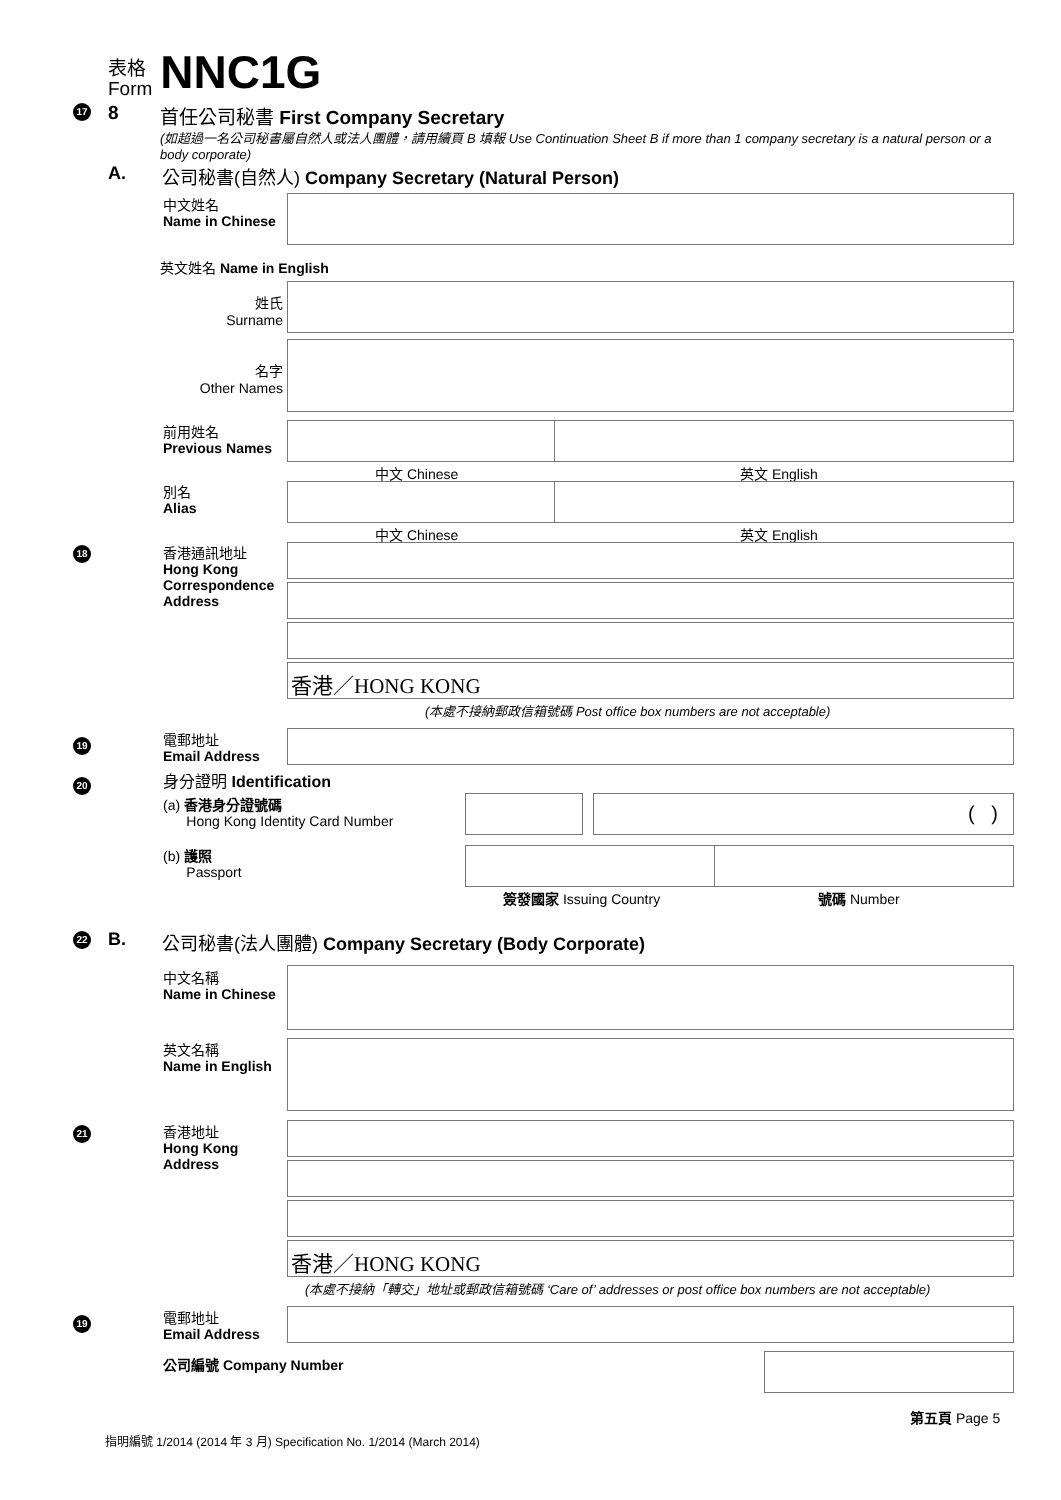表格
Form NNC1G
17 8
首任公司秘書 First Company Secretary
(如超過一名公司秘書屬自然人或法人團體，請用續頁 B 填報 Use Continuation Sheet B if more than 1 company secretary is a natural person or a body corporate)
A.
公司秘書(自然人) Company Secretary (Natural Person)
中文姓名
Name in Chinese
英文姓名 Name in English
姓氏
Surname
名字
Other Names
前用姓名
Previous Names
中文 Chinese 英文 English
別名
Alias
中文 Chinese 英文 English
18
香港通訊地址
Hong Kong
Correspondence
Address
香港／HONG KONG
(本處不接納郵政信箱號碼 Post office box numbers are not acceptable)
19
電郵地址
Email Address
20 身分證明 Identification
(a) 香港身分證號碼
Hong Kong Identity Card Number
( )
(b) 護照
Passport
簽發國家 Issuing Country 號碼 Number
22 B.
公司秘書(法人團體) Company Secretary (Body Corporate)
中文名稱
Name in Chinese
英文名稱
Name in English
21
香港地址
Hong Kong
Address
香港／HONG KONG
(本處不接納「轉交」地址或郵政信箱號碼 ‘Care of’ addresses or post office box numbers are not acceptable)
19
電郵地址
Email Address
公司編號 Company Number
第五頁 Page 5
指明編號 1/2014 (2014 年 3 月) Specification No. 1/2014 (March 2014)